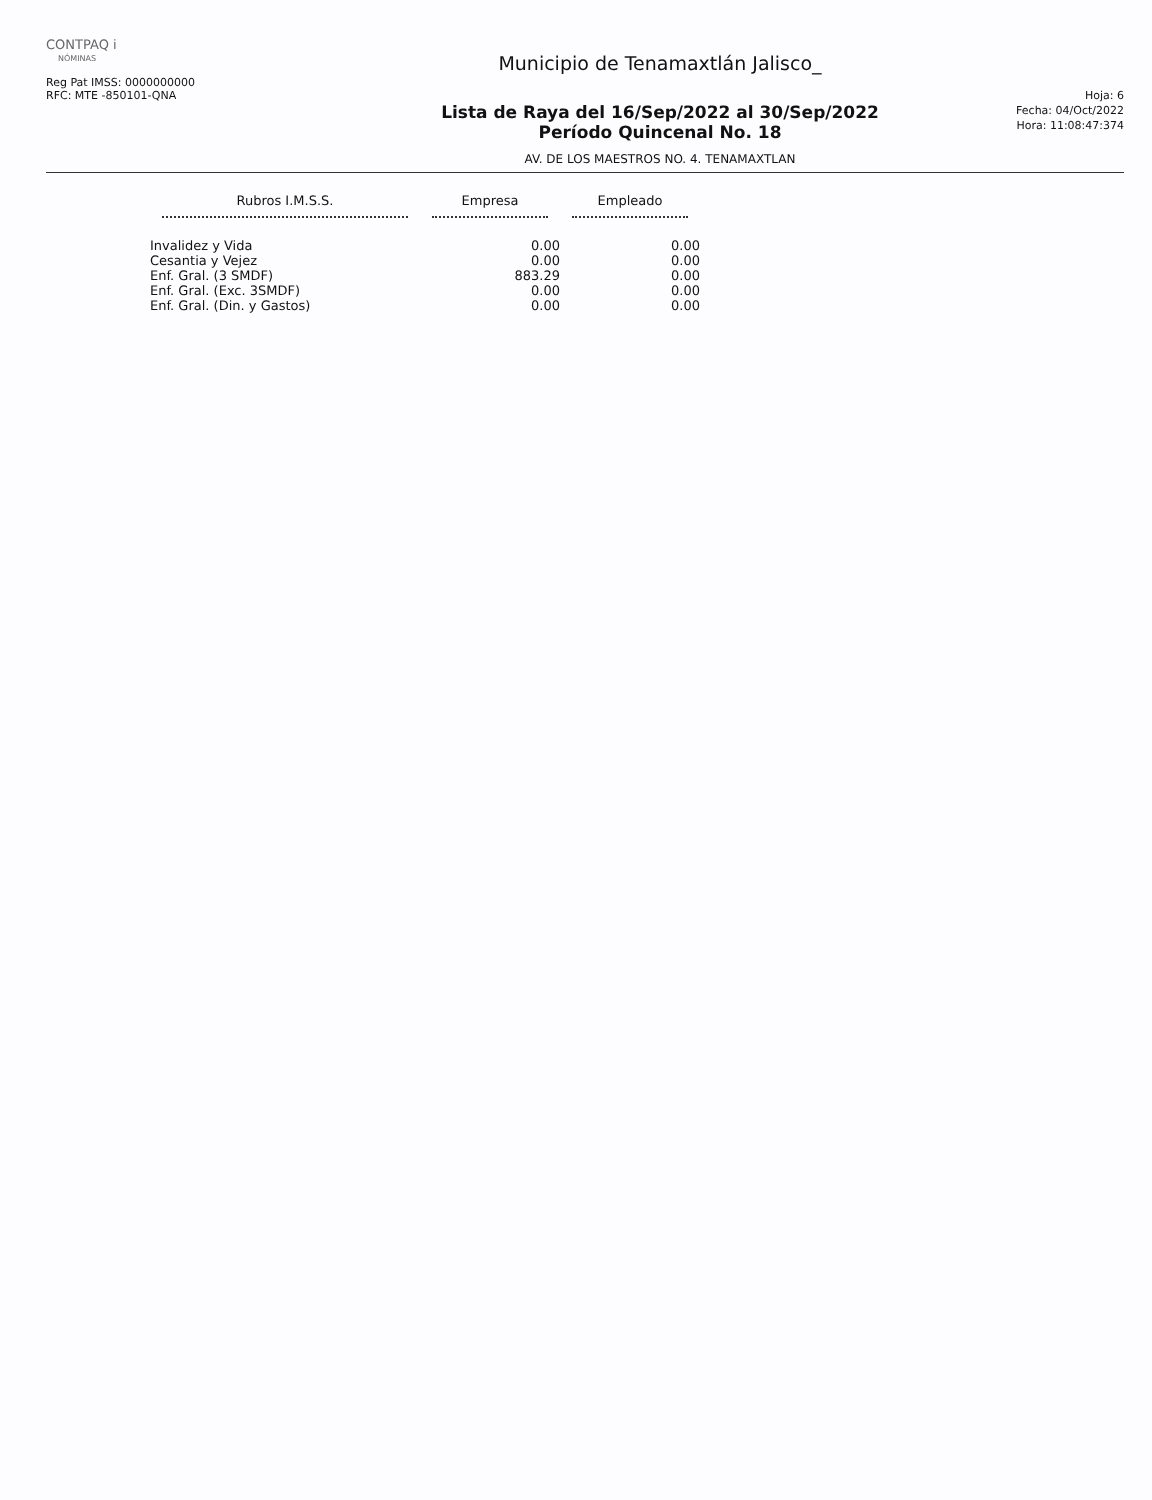CONTPAQ i
NÓMINAS
Reg Pat IMSS: 0000000000
RFC: MTE -850101-QNA
Municipio de Tenamaxtlán Jalisco_
Lista de Raya del 16/Sep/2022 al 30/Sep/2022
Período Quincenal No. 18
AV. DE LOS MAESTROS NO. 4. TENAMAXTLAN
Hoja: 6
Fecha: 04/Oct/2022
Hora: 11:08:47:374
| Rubros I.M.S.S. | Empresa | Empleado |
| --- | --- | --- |
| Invalidez y Vida | 0.00 | 0.00 |
| Cesantia y Vejez | 0.00 | 0.00 |
| Enf. Gral. (3 SMDF) | 883.29 | 0.00 |
| Enf. Gral. (Exc. 3SMDF) | 0.00 | 0.00 |
| Enf. Gral. (Din. y Gastos) | 0.00 | 0.00 |